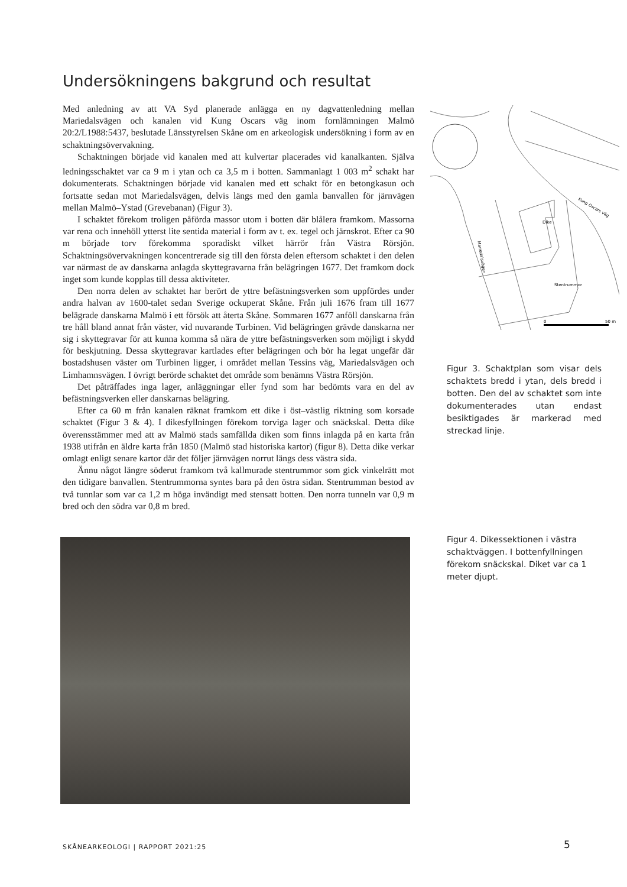Undersökningens bakgrund och resultat
Med anledning av att VA Syd planerade anlägga en ny dagvattenledning mellan Mariedalsvägen och kanalen vid Kung Oscars väg inom fornlämningen Malmö 20:2/L1988:5437, beslutade Länsstyrelsen Skåne om en arkeologisk undersökning i form av en schaktningsövervakning.
Schaktningen började vid kanalen med att kulvertar placerades vid kanalkanten. Själva ledningsschaktet var ca 9 m i ytan och ca 3,5 m i botten. Sammanlagt 1 003 m<sup>2</sup> schakt har dokumenterats. Schaktningen började vid kanalen med ett schakt för en betongkasun och fortsatte sedan mot Mariedalsvägen, delvis längs med den gamla banvallen för järnvägen mellan Malmö–Ystad (Grevebanan) (Figur 3).
I schaktet förekom troligen påförda massor utom i botten där blålera framkom. Massorna var rena och innehöll ytterst lite sentida material i form av t. ex. tegel och järnskrot. Efter ca 90 m började torv förekomma sporadiskt vilket härrör från Västra Rörsjön. Schaktningsövervakningen koncentrerade sig till den första delen eftersom schaktet i den delen var närmast de av danskarna anlagda skyttegravarna från belägringen 1677. Det framkom dock inget som kunde kopplas till dessa aktiviteter.
Den norra delen av schaktet har berört de yttre befästningsverken som uppfördes under andra halvan av 1600-talet sedan Sverige ockuperat Skåne. Från juli 1676 fram till 1677 belägrade danskarna Malmö i ett försök att återta Skåne. Sommaren 1677 anföll danskarna från tre håll bland annat från väster, vid nuvarande Turbinen. Vid belägringen grävde danskarna ner sig i skyttegravar för att kunna komma så nära de yttre befästningsverken som möjligt i skydd för beskjutning. Dessa skyttegravar kartlades efter belägringen och bör ha legat ungefär där bostadshusen väster om Turbinen ligger, i området mellan Tessins väg, Mariedalsvägen och Limhamnsvägen. I övrigt berörde schaktet det område som benämns Västra Rörsjön.
Det påträffades inga lager, anläggningar eller fynd som har bedömts vara en del av befästningsverken eller danskarnas belägring.
Efter ca 60 m från kanalen räknat framkom ett dike i öst–västlig riktning som korsade schaktet (Figur 3 & 4). I dikesfyllningen förekom torviga lager och snäckskal. Detta dike överensstämmer med att av Malmö stads samfällda diken som finns inlagda på en karta från 1938 utifrån en äldre karta från 1850 (Malmö stad historiska kartor) (figur 8). Detta dike verkar omlagt enligt senare kartor där det följer järnvägen norrut längs dess västra sida.
Ännu något längre söderut framkom två kallmurade stentrummor som gick vinkelrätt mot den tidigare banvallen. Stentrummorna syntes bara på den östra sidan. Stentrumman bestod av två tunnlar som var ca 1,2 m höga invändigt med stensatt botten. Den norra tunneln var 0,9 m bred och den södra var 0,8 m bred.
Kung Oscars väg
Dike
Stentrummor
Mariedalsvägen
0
50 m
Figur 3. Schaktplan som visar dels schaktets bredd i ytan, dels bredd i botten. Den del av schaktet som inte dokumenterades utan endast besiktigades är markerad med streckad linje.
Figur 4. Dikessektionen i västra schaktväggen. I bottenfyllningen förekom snäckskal. Diket var ca 1 meter djupt.
SKÅNEARKEOLOGI | RAPPORT 2021:25
5